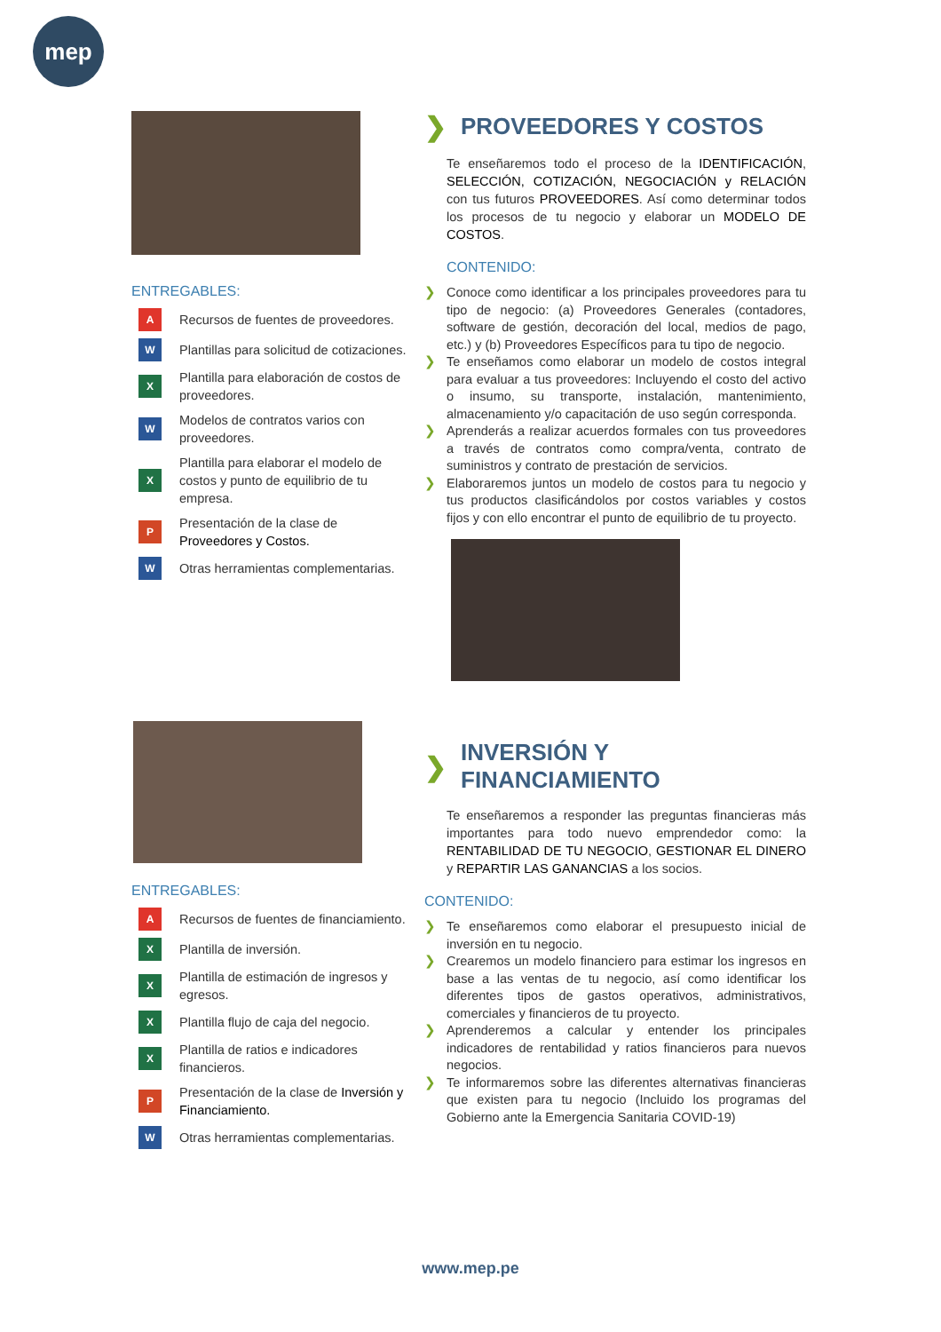mep
ENTREGABLES:
A Recursos de fuentes de proveedores.
W Plantillas para solicitud de cotizaciones.
X Plantilla para elaboración de costos de proveedores.
W Modelos de contratos varios con proveedores.
X Plantilla para elaborar el modelo de costos y punto de equilibrio de tu empresa.
P Presentación de la clase de Proveedores y Costos.
W Otras herramientas complementarias.
❯ PROVEEDORES Y COSTOS
Te enseñaremos todo el proceso de la IDENTIFICACIÓN, SELECCIÓN, COTIZACIÓN, NEGOCIACIÓN y RELACIÓN con tus futuros PROVEEDORES. Así como determinar todos los procesos de tu negocio y elaborar un MODELO DE COSTOS.
CONTENIDO:
❯ Conoce como identificar a los principales proveedores para tu tipo de negocio: (a) Proveedores Generales (contadores, software de gestión, decoración del local, medios de pago, etc.) y (b) Proveedores Específicos para tu tipo de negocio.
❯ Te enseñamos como elaborar un modelo de costos integral para evaluar a tus proveedores: Incluyendo el costo del activo o insumo, su transporte, instalación, mantenimiento, almacenamiento y/o capacitación de uso según corresponda.
❯ Aprenderás a realizar acuerdos formales con tus proveedores a través de contratos como compra/venta, contrato de suministros y contrato de prestación de servicios.
❯ Elaboraremos juntos un modelo de costos para tu negocio y tus productos clasificándolos por costos variables y costos fijos y con ello encontrar el punto de equilibrio de tu proyecto.
ENTREGABLES:
A Recursos de fuentes de financiamiento.
X Plantilla de inversión.
X Plantilla de estimación de ingresos y egresos.
X Plantilla flujo de caja del negocio.
X Plantilla de ratios e indicadores financieros.
P Presentación de la clase de Inversión y Financiamiento.
W Otras herramientas complementarias.
❯ INVERSIÓN Y FINANCIAMIENTO
Te enseñaremos a responder las preguntas financieras más importantes para todo nuevo emprendedor como: la RENTABILIDAD DE TU NEGOCIO, GESTIONAR EL DINERO y REPARTIR LAS GANANCIAS a los socios.
CONTENIDO:
❯ Te enseñaremos como elaborar el presupuesto inicial de inversión en tu negocio.
❯ Crearemos un modelo financiero para estimar los ingresos en base a las ventas de tu negocio, así como identificar los diferentes tipos de gastos operativos, administrativos, comerciales y financieros de tu proyecto.
❯ Aprenderemos a calcular y entender los principales indicadores de rentabilidad y ratios financieros para nuevos negocios.
❯ Te informaremos sobre las diferentes alternativas financieras que existen para tu negocio (Incluido los programas del Gobierno ante la Emergencia Sanitaria COVID-19)
www.mep.pe